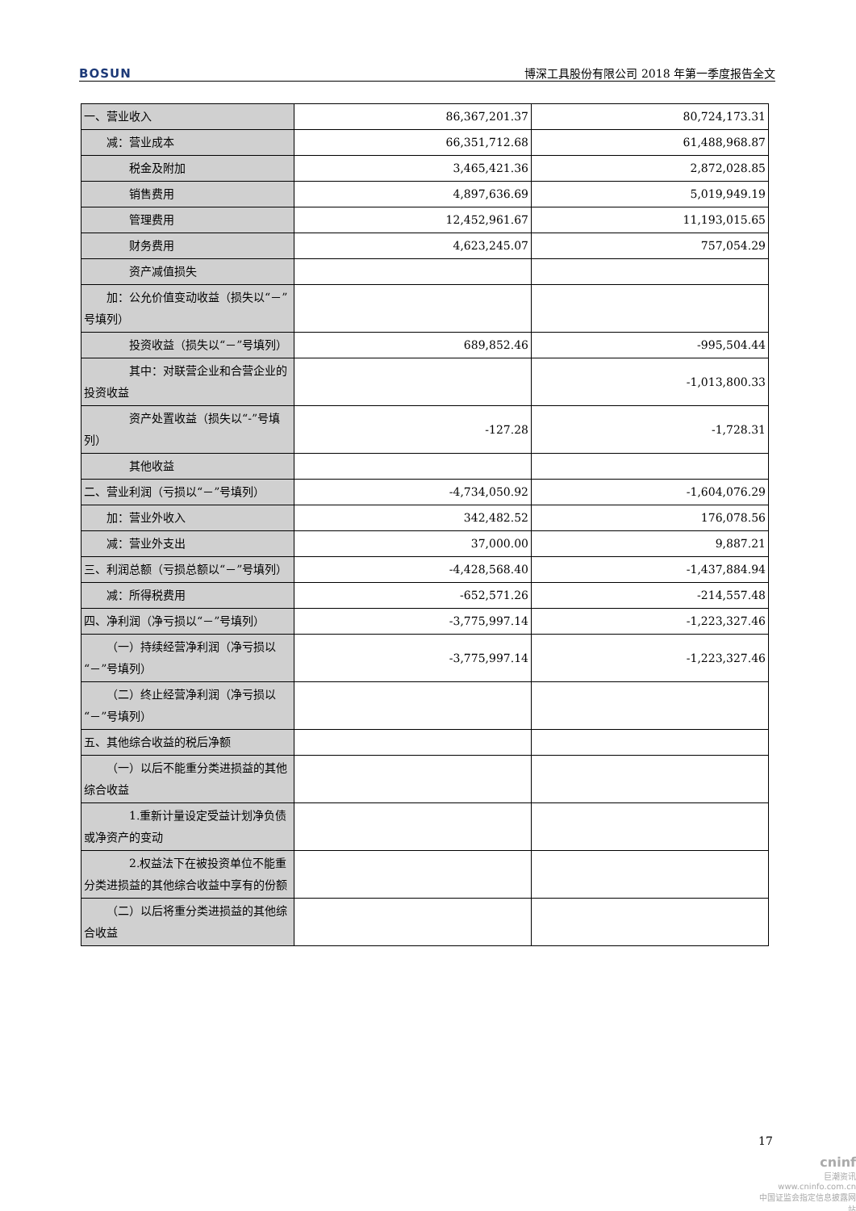BOSUN 博深工具股份有限公司 2018 年第一季度报告全文
| 一、营业收入 | 86,367,201.37 | 80,724,173.31 |
| 减：营业成本 | 66,351,712.68 | 61,488,968.87 |
| 税金及附加 | 3,465,421.36 | 2,872,028.85 |
| 销售费用 | 4,897,636.69 | 5,019,949.19 |
| 管理费用 | 12,452,961.67 | 11,193,015.65 |
| 财务费用 | 4,623,245.07 | 757,054.29 |
| 资产减值损失 | | |
| 加：公允价值变动收益（损失以“－”号填列） | | |
| 投资收益（损失以“－”号填列） | 689,852.46 | -995,504.44 |
| 其中：对联营企业和合营企业的投资收益 | | -1,013,800.33 |
| 资产处置收益（损失以“-”号填列） | -127.28 | -1,728.31 |
| 其他收益 | | |
| 二、营业利润（亏损以“－”号填列） | -4,734,050.92 | -1,604,076.29 |
| 加：营业外收入 | 342,482.52 | 176,078.56 |
| 减：营业外支出 | 37,000.00 | 9,887.21 |
| 三、利润总额（亏损总额以“－”号填列） | -4,428,568.40 | -1,437,884.94 |
| 减：所得税费用 | -652,571.26 | -214,557.48 |
| 四、净利润（净亏损以“－”号填列） | -3,775,997.14 | -1,223,327.46 |
| （一）持续经营净利润（净亏损以“－”号填列） | -3,775,997.14 | -1,223,327.46 |
| （二）终止经营净利润（净亏损以“－”号填列） | | |
| 五、其他综合收益的税后净额 | | |
| （一）以后不能重分类进损益的其他综合收益 | | |
| 1.重新计量设定受益计划净负债或净资产的变动 | | |
| 2.权益法下在被投资单位不能重分类进损益的其他综合收益中享有的份额 | | |
| （二）以后将重分类进损益的其他综合收益 | | |
17
cninf
巨潮资讯
www.cninfo.com.cn
中国证监会指定信息披露网站